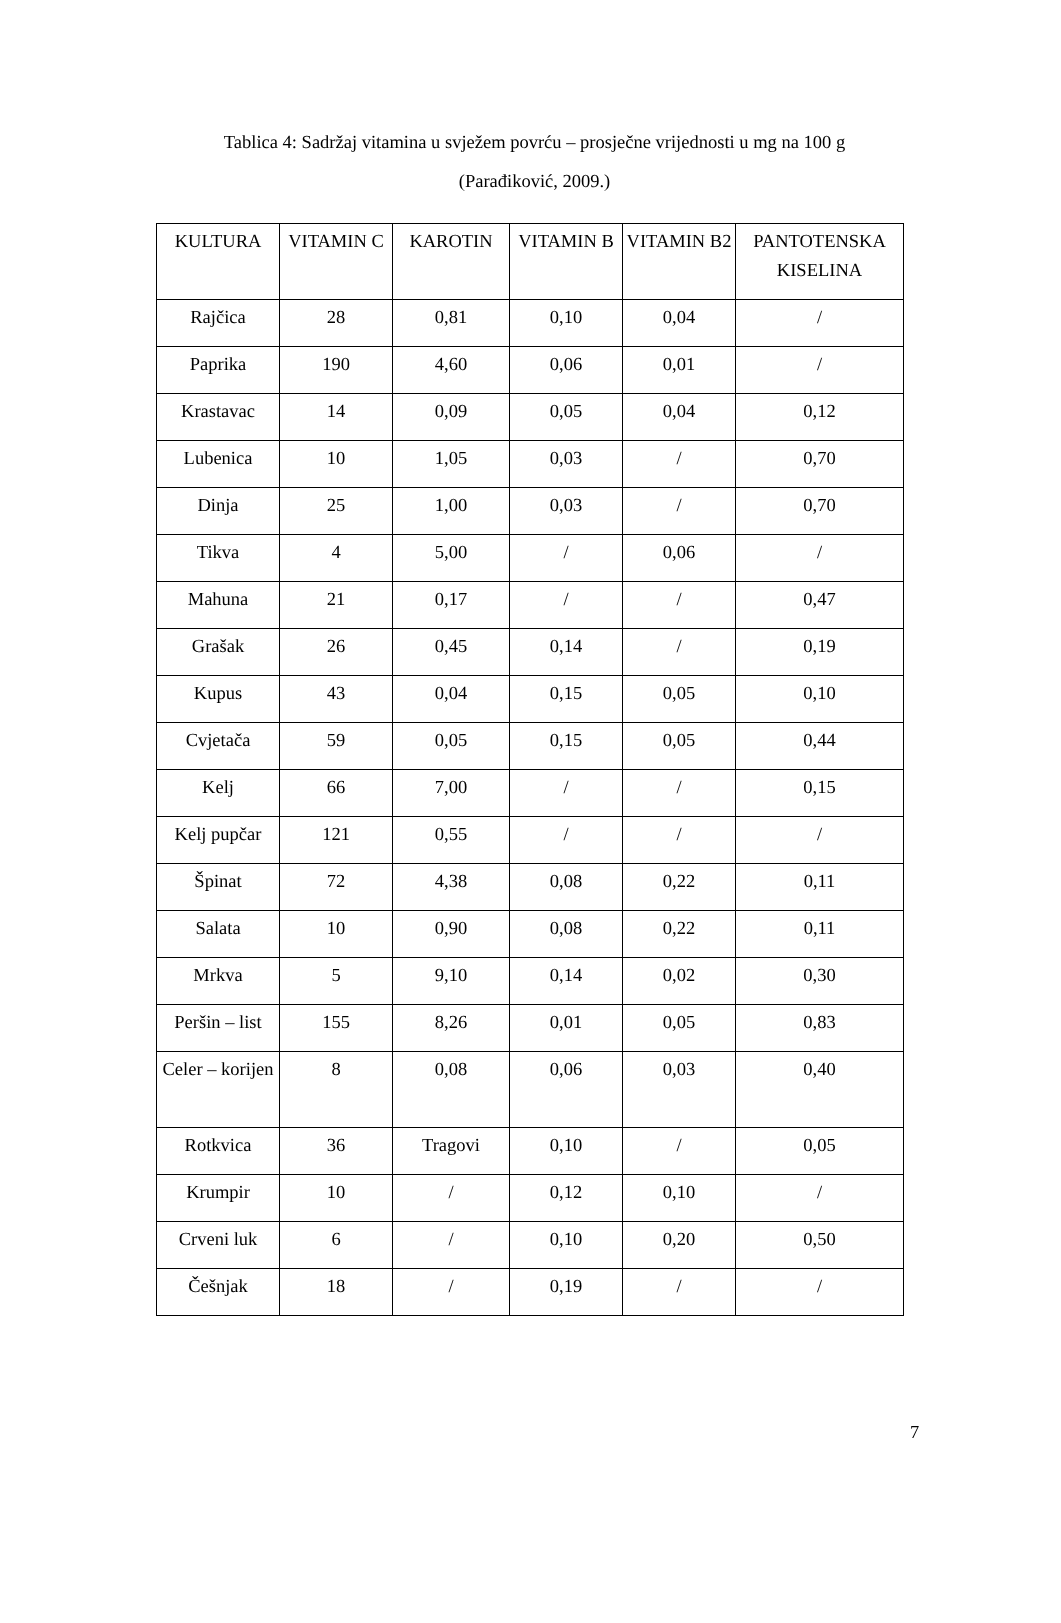Tablica 4: Sadržaj vitamina u svježem povrću – prosječne vrijednosti u mg na 100 g
(Parađiković, 2009.)
| KULTURA | VITAMIN C | KAROTIN | VITAMIN B | VITAMIN B2 | PANTOTENSKA KISELINA |
| --- | --- | --- | --- | --- | --- |
| Rajčica | 28 | 0,81 | 0,10 | 0,04 | / |
| Paprika | 190 | 4,60 | 0,06 | 0,01 | / |
| Krastavac | 14 | 0,09 | 0,05 | 0,04 | 0,12 |
| Lubenica | 10 | 1,05 | 0,03 | / | 0,70 |
| Dinja | 25 | 1,00 | 0,03 | / | 0,70 |
| Tikva | 4 | 5,00 | / | 0,06 | / |
| Mahuna | 21 | 0,17 | / | / | 0,47 |
| Grašak | 26 | 0,45 | 0,14 | / | 0,19 |
| Kupus | 43 | 0,04 | 0,15 | 0,05 | 0,10 |
| Cvjetača | 59 | 0,05 | 0,15 | 0,05 | 0,44 |
| Kelj | 66 | 7,00 | / | / | 0,15 |
| Kelj pupčar | 121 | 0,55 | / | / | / |
| Špinat | 72 | 4,38 | 0,08 | 0,22 | 0,11 |
| Salata | 10 | 0,90 | 0,08 | 0,22 | 0,11 |
| Mrkva | 5 | 9,10 | 0,14 | 0,02 | 0,30 |
| Peršin – list | 155 | 8,26 | 0,01 | 0,05 | 0,83 |
| Celer – korijen | 8 | 0,08 | 0,06 | 0,03 | 0,40 |
| Rotkvica | 36 | Tragovi | 0,10 | / | 0,05 |
| Krumpir | 10 | / | 0,12 | 0,10 | / |
| Crveni luk | 6 | / | 0,10 | 0,20 | 0,50 |
| Češnjak | 18 | / | 0,19 | / | / |
7